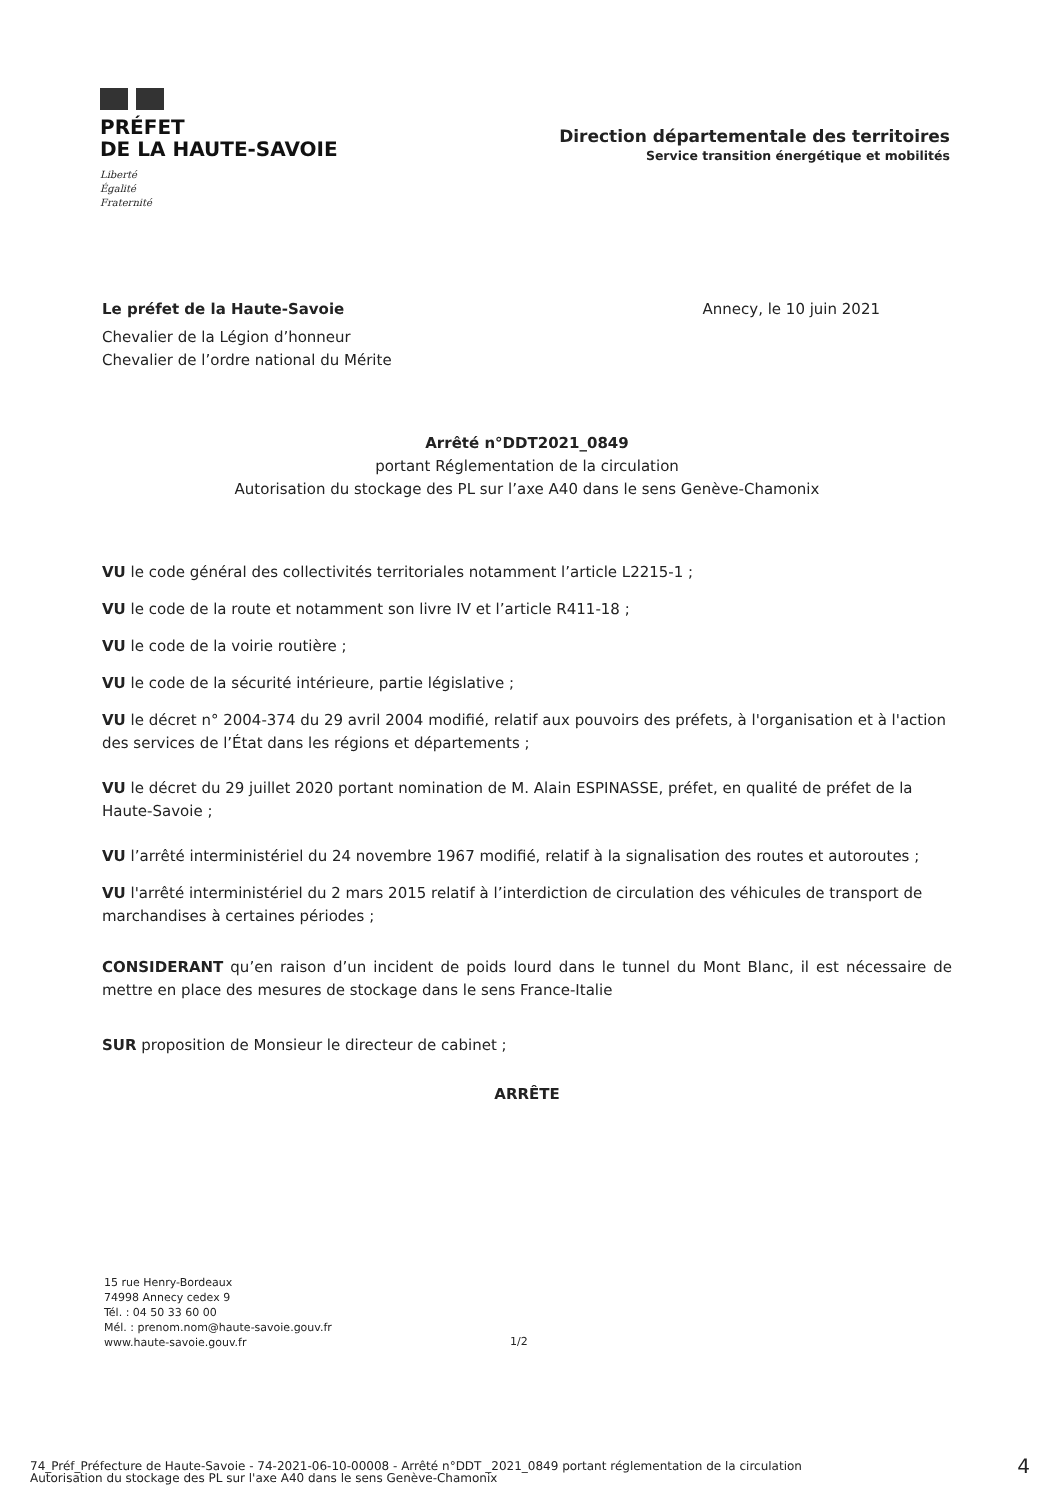PRÉFET
DE LA HAUTE-SAVOIE
Liberté
Égalité
Fraternité
Direction départementale des territoires
Service transition énergétique et mobilités
Le préfet de la Haute-Savoie Annecy, le 10 juin 2021
Chevalier de la Légion d’honneur
Chevalier de l’ordre national du Mérite
Arrêté n°DDT2021_0849
portant Réglementation de la circulation
Autorisation du stockage des PL sur l’axe A40 dans le sens Genève-Chamonix
VU le code général des collectivités territoriales notamment l’article L2215-1 ;
VU le code de la route et notamment son livre IV et l’article R411-18 ;
VU le code de la voirie routière ;
VU le code de la sécurité intérieure, partie législative ;
VU le décret n° 2004-374 du 29 avril 2004 modifié, relatif aux pouvoirs des préfets, à l'organisation et à l'action des services de l’État dans les régions et départements ;
VU le décret du 29 juillet 2020 portant nomination de M. Alain ESPINASSE, préfet, en qualité de préfet de la Haute-Savoie ;
VU l’arrêté interministériel du 24 novembre 1967 modifié, relatif à la signalisation des routes et autoroutes ;
VU l'arrêté interministériel du 2 mars 2015 relatif à l’interdiction de circulation des véhicules de transport de marchandises à certaines périodes ;
CONSIDERANT qu’en raison d’un incident de poids lourd dans le tunnel du Mont Blanc, il est nécessaire de mettre en place des mesures de stockage dans le sens France-Italie
SUR proposition de Monsieur le directeur de cabinet ;
ARRÊTE
15 rue Henry-Bordeaux
74998 Annecy cedex 9
Tél. : 04 50 33 60 00
Mél. : prenom.nom@haute-savoie.gouv.fr
www.haute-savoie.gouv.fr
1/2
74_Préf_Préfecture de Haute-Savoie - 74-2021-06-10-00008 - Arrêté n°DDT _2021_0849 portant réglementation de la circulation
Autorisation du stockage des PL sur l'axe A40 dans le sens Genève-Chamonix
4